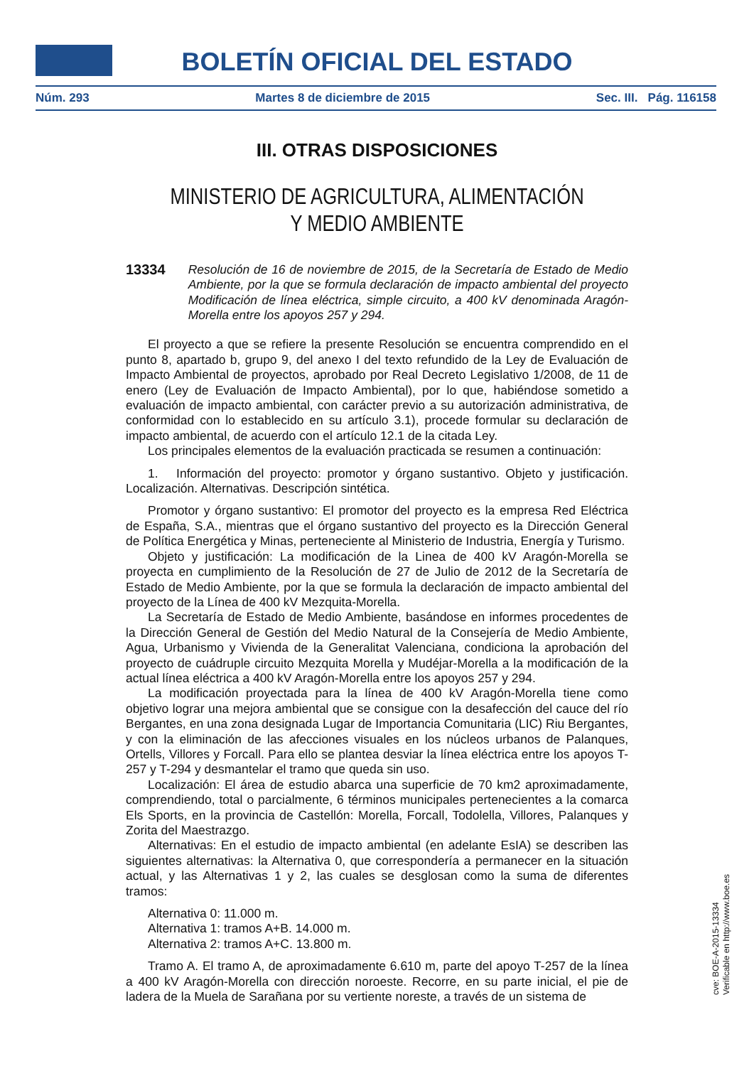BOLETÍN OFICIAL DEL ESTADO
Núm. 293 Martes 8 de diciembre de 2015 Sec. III. Pág. 116158
III. OTRAS DISPOSICIONES
MINISTERIO DE AGRICULTURA, ALIMENTACIÓN
Y MEDIO AMBIENTE
13334 Resolución de 16 de noviembre de 2015, de la Secretaría de Estado de Medio Ambiente, por la que se formula declaración de impacto ambiental del proyecto Modificación de línea eléctrica, simple circuito, a 400 kV denominada Aragón-Morella entre los apoyos 257 y 294.
El proyecto a que se refiere la presente Resolución se encuentra comprendido en el punto 8, apartado b, grupo 9, del anexo I del texto refundido de la Ley de Evaluación de Impacto Ambiental de proyectos, aprobado por Real Decreto Legislativo 1/2008, de 11 de enero (Ley de Evaluación de Impacto Ambiental), por lo que, habiéndose sometido a evaluación de impacto ambiental, con carácter previo a su autorización administrativa, de conformidad con lo establecido en su artículo 3.1), procede formular su declaración de impacto ambiental, de acuerdo con el artículo 12.1 de la citada Ley.
Los principales elementos de la evaluación practicada se resumen a continuación:
1. Información del proyecto: promotor y órgano sustantivo. Objeto y justificación. Localización. Alternativas. Descripción sintética.
Promotor y órgano sustantivo: El promotor del proyecto es la empresa Red Eléctrica de España, S.A., mientras que el órgano sustantivo del proyecto es la Dirección General de Política Energética y Minas, perteneciente al Ministerio de Industria, Energía y Turismo.
Objeto y justificación: La modificación de la Linea de 400 kV Aragón-Morella se proyecta en cumplimiento de la Resolución de 27 de Julio de 2012 de la Secretaría de Estado de Medio Ambiente, por la que se formula la declaración de impacto ambiental del proyecto de la Línea de 400 kV Mezquita-Morella.
La Secretaría de Estado de Medio Ambiente, basándose en informes procedentes de la Dirección General de Gestión del Medio Natural de la Consejería de Medio Ambiente, Agua, Urbanismo y Vivienda de la Generalitat Valenciana, condiciona la aprobación del proyecto de cuádruple circuito Mezquita Morella y Mudéjar-Morella a la modificación de la actual línea eléctrica a 400 kV Aragón-Morella entre los apoyos 257 y 294.
La modificación proyectada para la línea de 400 kV Aragón-Morella tiene como objetivo lograr una mejora ambiental que se consigue con la desafección del cauce del río Bergantes, en una zona designada Lugar de Importancia Comunitaria (LIC) Riu Bergantes, y con la eliminación de las afecciones visuales en los núcleos urbanos de Palanques, Ortells, Villores y Forcall. Para ello se plantea desviar la línea eléctrica entre los apoyos T-257 y T-294 y desmantelar el tramo que queda sin uso.
Localización: El área de estudio abarca una superficie de 70 km2 aproximadamente, comprendiendo, total o parcialmente, 6 términos municipales pertenecientes a la comarca Els Sports, en la provincia de Castellón: Morella, Forcall, Todolella, Villores, Palanques y Zorita del Maestrazgo.
Alternativas: En el estudio de impacto ambiental (en adelante EsIA) se describen las siguientes alternativas: la Alternativa 0, que correspondería a permanecer en la situación actual, y las Alternativas 1 y 2, las cuales se desglosan como la suma de diferentes tramos:
Alternativa 0: 11.000 m.
Alternativa 1: tramos A+B. 14.000 m.
Alternativa 2: tramos A+C. 13.800 m.
Tramo A. El tramo A, de aproximadamente 6.610 m, parte del apoyo T-257 de la línea a 400 kV Aragón-Morella con dirección noroeste. Recorre, en su parte inicial, el pie de ladera de la Muela de Sarañana por su vertiente noreste, a través de un sistema de
cve: BOE-A-2015-13334
Verificable en http://www.boe.es